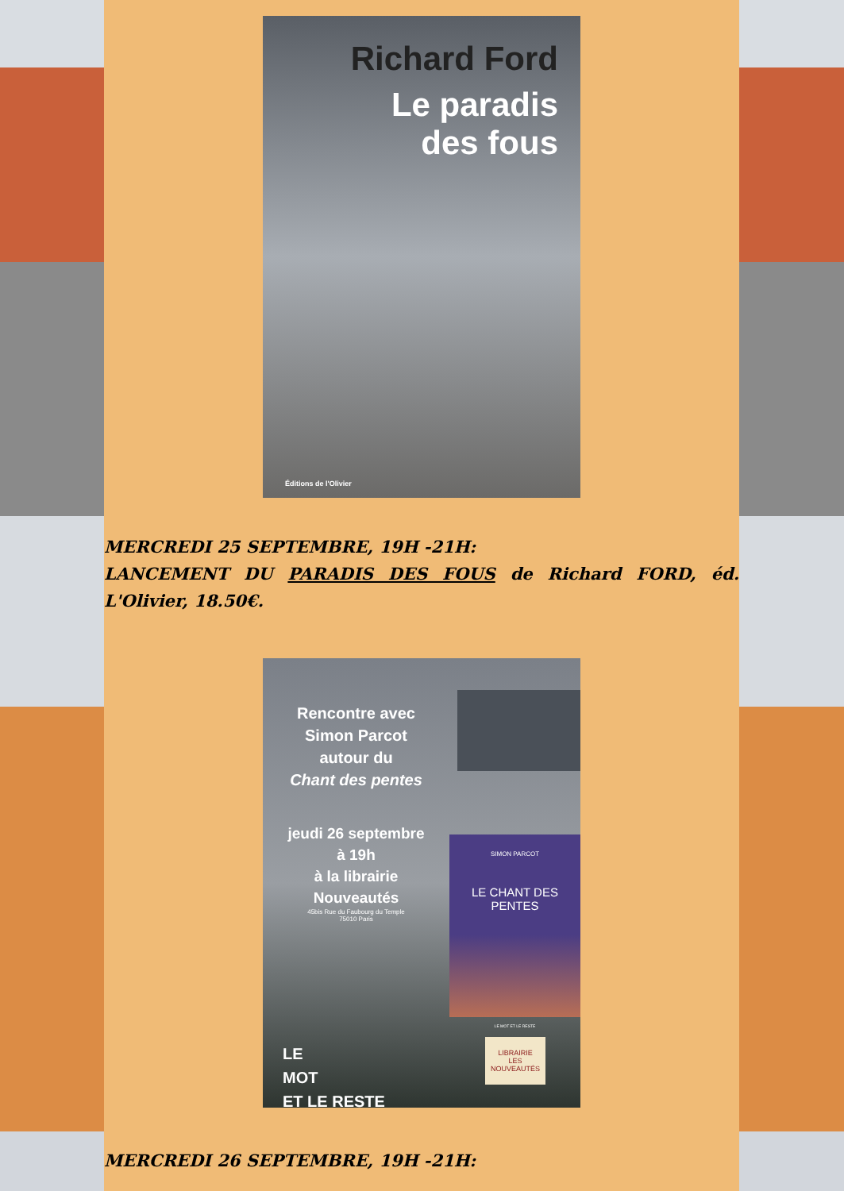Richard Ford
Le paradis
des fous
Éditions de l'Olivier
MERCREDI 25 SEPTEMBRE, 19H -21H:
LANCEMENT DU PARADIS DES FOUS de Richard FORD, éd. L'Olivier, 18.50€.
Rencontre avec
Simon Parcot
autour du
Chant des pentes
jeudi 26 septembre
à 19h
à la librairie
Nouveautés
45bis Rue du Faubourg du Temple
75010 Paris
LE
MOT
ET LE RESTE
SIMON PARCOT
LE CHANT DES PENTES
LE MOT ET LE RESTE
LIBRAIRIE
LES NOUVEAUTÉS
MERCREDI 26 SEPTEMBRE, 19H -21H: